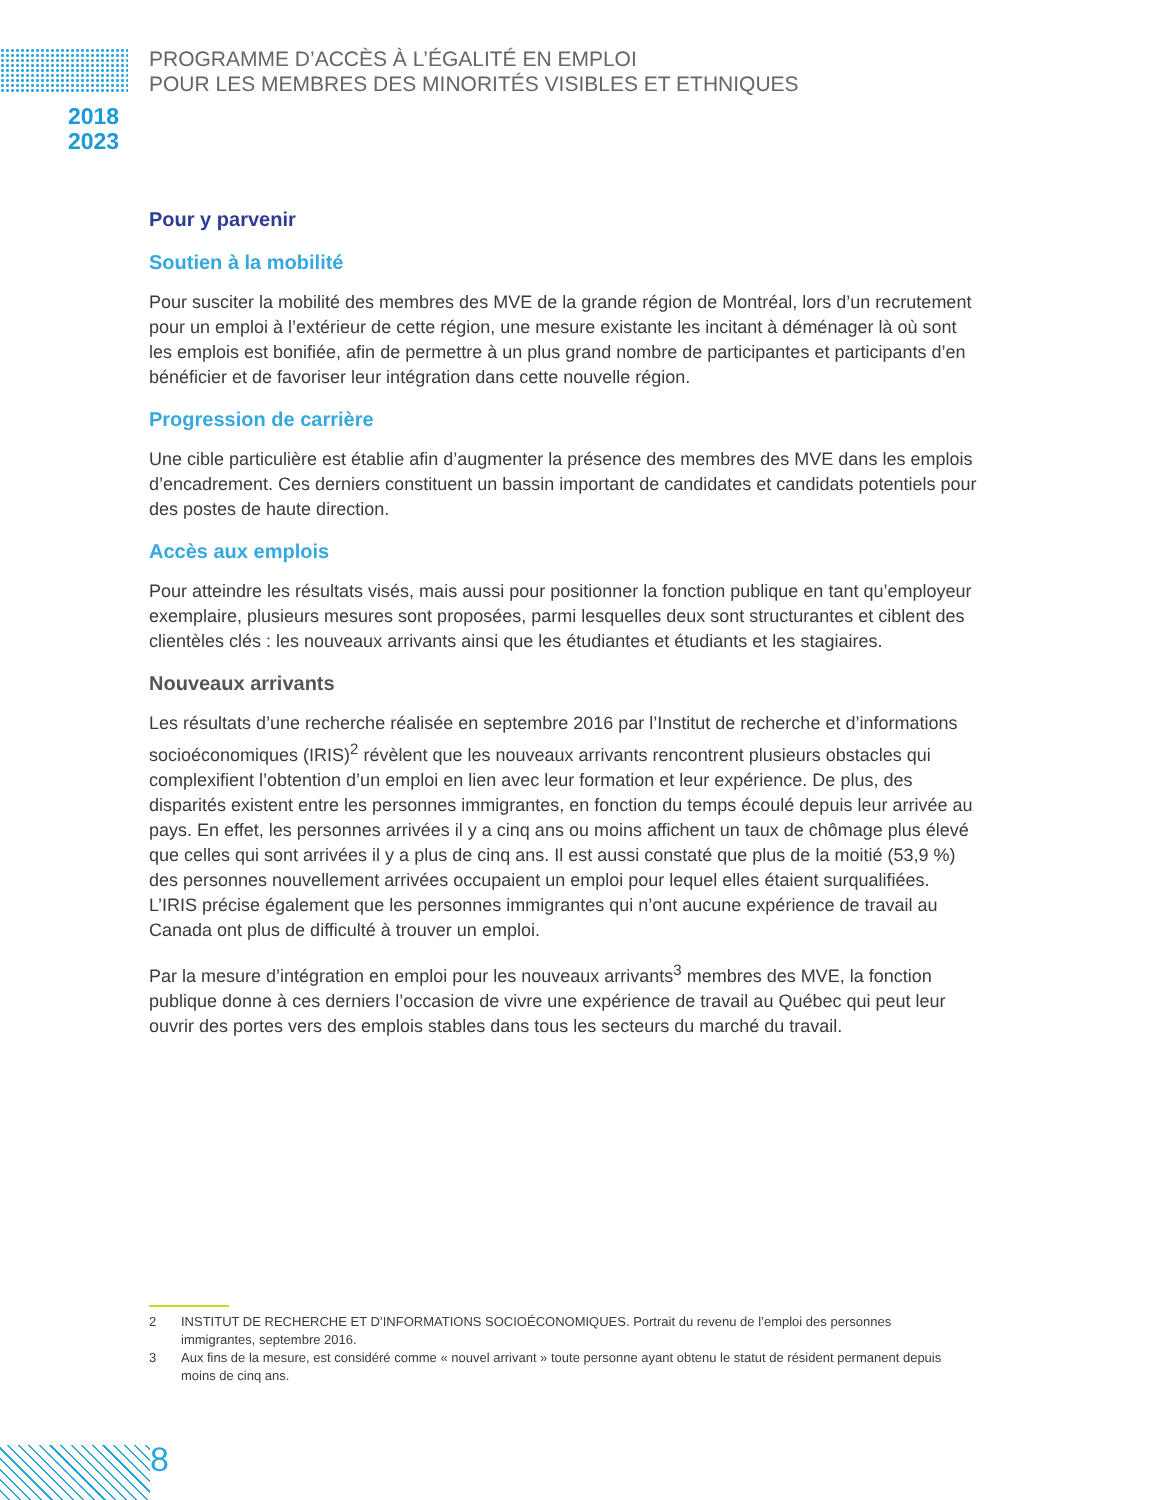PROGRAMME D’ACCÈS À L’ÉGALITÉ EN EMPLOI
POUR LES MEMBRES DES MINORITÉS VISIBLES ET ETHNIQUES
2018
2023
Pour y parvenir
Soutien à la mobilité
Pour susciter la mobilité des membres des MVE de la grande région de Montréal, lors d’un recrutement pour un emploi à l’extérieur de cette région, une mesure existante les incitant à déménager là où sont les emplois est bonifiée, afin de permettre à un plus grand nombre de participantes et participants d’en bénéficier et de favoriser leur intégration dans cette nouvelle région.
Progression de carrière
Une cible particulière est établie afin d’augmenter la présence des membres des MVE dans les emplois d’encadrement. Ces derniers constituent un bassin important de candidates et candidats potentiels pour des postes de haute direction.
Accès aux emplois
Pour atteindre les résultats visés, mais aussi pour positionner la fonction publique en tant qu’employeur exemplaire, plusieurs mesures sont proposées, parmi lesquelles deux sont structurantes et ciblent des clientèles clés : les nouveaux arrivants ainsi que les étudiantes et étudiants et les stagiaires.
Nouveaux arrivants
Les résultats d’une recherche réalisée en septembre 2016 par l’Institut de recherche et d’informations socioéconomiques (IRIS)<sup>2</sup> révèlent que les nouveaux arrivants rencontrent plusieurs obstacles qui complexifient l’obtention d’un emploi en lien avec leur formation et leur expérience. De plus, des disparités existent entre les personnes immigrantes, en fonction du temps écoulé depuis leur arrivée au pays. En effet, les personnes arrivées il y a cinq ans ou moins affichent un taux de chômage plus élevé que celles qui sont arrivées il y a plus de cinq ans. Il est aussi constaté que plus de la moitié (53,9 %) des personnes nouvellement arrivées occupaient un emploi pour lequel elles étaient surqualifiées. L’IRIS précise également que les personnes immigrantes qui n’ont aucune expérience de travail au Canada ont plus de difficulté à trouver un emploi.
Par la mesure d’intégration en emploi pour les nouveaux arrivants<sup>3</sup> membres des MVE, la fonction publique donne à ces derniers l’occasion de vivre une expérience de travail au Québec qui peut leur ouvrir des portes vers des emplois stables dans tous les secteurs du marché du travail.
2
INSTITUT DE RECHERCHE ET D’INFORMATIONS SOCIOÉCONOMIQUES. Portrait du revenu de l’emploi des personnes immigrantes, septembre 2016.
3
Aux fins de la mesure, est considéré comme « nouvel arrivant » toute personne ayant obtenu le statut de résident permanent depuis moins de cinq ans.
8